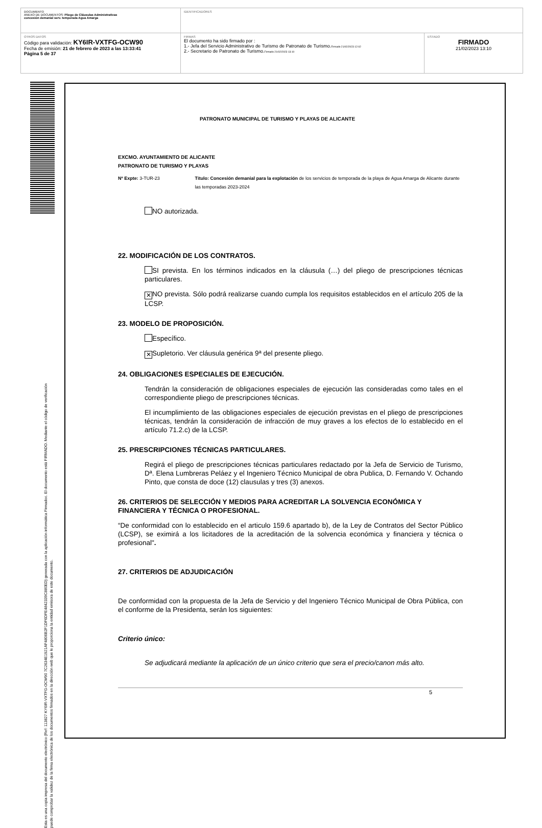| DOCUMENTO ANEXO DE DOCUMENTOS: Pliego de Cláusulas Administrativas concesión demanial serv. temporada Agua Amarga | IDENTIFICADORES | |
| OTROS DATOS Código para validación: KY6IR-VXTFG-OCW90 Fecha de emisión: 21 de febrero de 2023 a las 13:33:41 Página 5 de 37 | FIRMAS El documento ha sido firmado por : 1.- Jefa del Servicio Administrativo de Turismo de Patronato de Turismo. Firmado 21/02/2023 12:02 2.- Secretario de Patronato de Turismo. Firmado 21/02/2023 13:10 | ESTADO FIRMADO 21/02/2023 13:10 |
Esta es una copia impresa del documento electrónico (Ref: 113827 KY6IR-VXTFG-OCW90 7C2634E1921AF4806B2F1DF6DFE4842339C880ED) generada con la aplicación informática Firmadoc. El documento está FIRMADO. Mediante el código de verificación
puede comprobar la validez de la firma electrónica de los documentos firmados en la dirección web que le proporciona la entidad emisora de este documento.
PATRONATO MUNICIPAL DE TURISMO Y PLAYAS DE ALICANTE
EXCMO. AYUNTAMIENTO DE ALICANTE
PATRONATO DE TURISMO Y PLAYAS
Nº Expte: 3-TUR-23 Título: Concesión demanial para la explotación de los servicios de temporada de la playa de Agua Amarga de Alicante durante las temporadas 2023-2024
NO autorizada.
22. MODIFICACIÓN DE LOS CONTRATOS.
SI prevista. En los términos indicados en la cláusula (…) del pliego de prescripciones técnicas particulares.
✕ NO prevista. Sólo podrá realizarse cuando cumpla los requisitos establecidos en el artículo 205 de la LCSP.
23. MODELO DE PROPOSICIÓN.
Específico.
✕ Supletorio. Ver cláusula genérica 9ª del presente pliego.
24. OBLIGACIONES ESPECIALES DE EJECUCIÓN.
Tendrán la consideración de obligaciones especiales de ejecución las consideradas como tales en el correspondiente pliego de prescripciones técnicas.
El incumplimiento de las obligaciones especiales de ejecución previstas en el pliego de prescripciones técnicas, tendrán la consideración de infracción de muy graves a los efectos de lo establecido en el artículo 71.2.c) de la LCSP.
25. PRESCRIPCIONES TÉCNICAS PARTICULARES.
Regirá el pliego de prescripciones técnicas particulares redactado por la Jefa de Servicio de Turismo, Dª. Elena Lumbreras Peláez y el Ingeniero Técnico Municipal de obra Publica, D. Fernando V. Ochando Pinto, que consta de doce (12) clausulas y tres (3) anexos.
26. CRITERIOS DE SELECCIÓN Y MEDIOS PARA ACREDITAR LA SOLVENCIA ECONÓMICA Y FINANCIERA Y TÉCNICA O PROFESIONAL.
“De conformidad con lo establecido en el articulo 159.6 apartado b), de la Ley de Contratos del Sector Público (LCSP), se eximirá a los licitadores de la acreditación de la solvencia económica y financiera y técnica o profesional".
27. CRITERIOS DE ADJUDICACIÓN
De conformidad con la propuesta de la Jefa de Servicio y del Ingeniero Técnico Municipal de Obra Pública, con el conforme de la Presidenta, serán los siguientes:
Criterio único:
Se adjudicará mediante la aplicación de un único criterio que sera el precio/canon más alto.
5